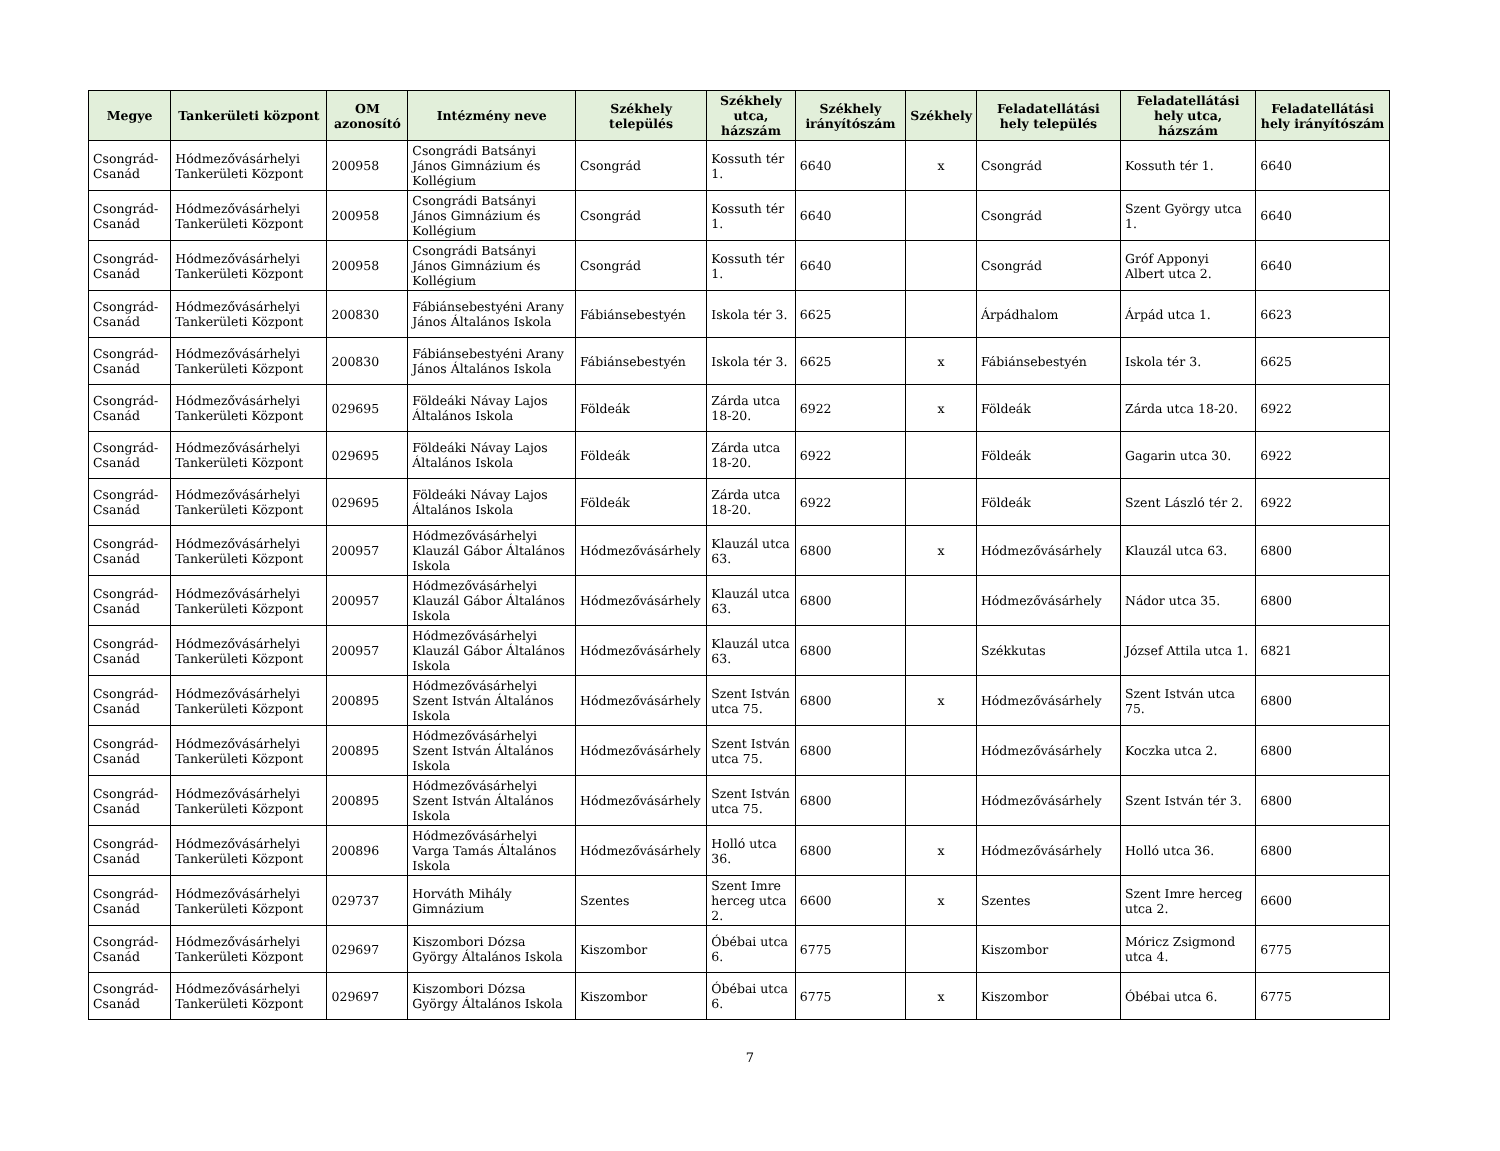| Megye | Tankerületi központ | OM azonosító | Intézmény neve | Székhely település | Székhely utca, házszám | Székhely irányítószám | Székhely | Feladatellátási hely település | Feladatellátási hely utca, házszám | Feladatellátási hely irányítószám |
| --- | --- | --- | --- | --- | --- | --- | --- | --- | --- | --- |
| Csongrád-Csanád | Hódmezővásárhelyi Tankerületi Központ | 200958 | Csongrádi Batsányi János Gimnázium és Kollégium | Csongrád | Kossuth tér 1. | 6640 | x | Csongrád | Kossuth tér 1. | 6640 |
| Csongrád-Csanád | Hódmezővásárhelyi Tankerületi Központ | 200958 | Csongrádi Batsányi János Gimnázium és Kollégium | Csongrád | Kossuth tér 1. | 6640 | | Csongrád | Szent György utca 1. | 6640 |
| Csongrád-Csanád | Hódmezővásárhelyi Tankerületi Központ | 200958 | Csongrádi Batsányi János Gimnázium és Kollégium | Csongrád | Kossuth tér 1. | 6640 | | Csongrád | Gróf Apponyi Albert utca 2. | 6640 |
| Csongrád-Csanád | Hódmezővásárhelyi Tankerületi Központ | 200830 | Fábiánsebestyéni Arany János Általános Iskola | Fábiánsebestyén | Iskola tér 3. | 6625 | | Árpádhalom | Árpád utca 1. | 6623 |
| Csongrád-Csanád | Hódmezővásárhelyi Tankerületi Központ | 200830 | Fábiánsebestyéni Arany János Általános Iskola | Fábiánsebestyén | Iskola tér 3. | 6625 | x | Fábiánsebestyén | Iskola tér 3. | 6625 |
| Csongrád-Csanád | Hódmezővásárhelyi Tankerületi Központ | 029695 | Földeáki Návay Lajos Általános Iskola | Földeák | Zárda utca 18-20. | 6922 | x | Földeák | Zárda utca 18-20. | 6922 |
| Csongrád-Csanád | Hódmezővásárhelyi Tankerületi Központ | 029695 | Földeáki Návay Lajos Általános Iskola | Földeák | Zárda utca 18-20. | 6922 | | Földeák | Gagarin utca 30. | 6922 |
| Csongrád-Csanád | Hódmezővásárhelyi Tankerületi Központ | 029695 | Földeáki Návay Lajos Általános Iskola | Földeák | Zárda utca 18-20. | 6922 | | Földeák | Szent László tér 2. | 6922 |
| Csongrád-Csanád | Hódmezővásárhelyi Tankerületi Központ | 200957 | Hódmezővásárhelyi Klauzál Gábor Általános Iskola | Hódmezővásárhely | Klauzál utca 63. | 6800 | x | Hódmezővásárhely | Klauzál utca 63. | 6800 |
| Csongrád-Csanád | Hódmezővásárhelyi Tankerületi Központ | 200957 | Hódmezővásárhelyi Klauzál Gábor Általános Iskola | Hódmezővásárhely | Klauzál utca 63. | 6800 | | Hódmezővásárhely | Nádor utca 35. | 6800 |
| Csongrád-Csanád | Hódmezővásárhelyi Tankerületi Központ | 200957 | Hódmezővásárhelyi Klauzál Gábor Általános Iskola | Hódmezővásárhely | Klauzál utca 63. | 6800 | | Székkutas | József Attila utca 1. | 6821 |
| Csongrád-Csanád | Hódmezővásárhelyi Tankerületi Központ | 200895 | Hódmezővásárhelyi Szent István Általános Iskola | Hódmezővásárhely | Szent István utca 75. | 6800 | x | Hódmezővásárhely | Szent István utca 75. | 6800 |
| Csongrád-Csanád | Hódmezővásárhelyi Tankerületi Központ | 200895 | Hódmezővásárhelyi Szent István Általános Iskola | Hódmezővásárhely | Szent István utca 75. | 6800 | | Hódmezővásárhely | Koczka utca 2. | 6800 |
| Csongrád-Csanád | Hódmezővásárhelyi Tankerületi Központ | 200895 | Hódmezővásárhelyi Szent István Általános Iskola | Hódmezővásárhely | Szent István utca 75. | 6800 | | Hódmezővásárhely | Szent István tér 3. | 6800 |
| Csongrád-Csanád | Hódmezővásárhelyi Tankerületi Központ | 200896 | Hódmezővásárhelyi Varga Tamás Általános Iskola | Hódmezővásárhely | Holló utca 36. | 6800 | x | Hódmezővásárhely | Holló utca 36. | 6800 |
| Csongrád-Csanád | Hódmezővásárhelyi Tankerületi Központ | 029737 | Horváth Mihály Gimnázium | Szentes | Szent Imre herceg utca 2. | 6600 | x | Szentes | Szent Imre herceg utca 2. | 6600 |
| Csongrád-Csanád | Hódmezővásárhelyi Tankerületi Központ | 029697 | Kiszombori Dózsa György Általános Iskola | Kiszombor | Óbébai utca 6. | 6775 | | Kiszombor | Móricz Zsigmond utca 4. | 6775 |
| Csongrád-Csanád | Hódmezővásárhelyi Tankerületi Központ | 029697 | Kiszombori Dózsa György Általános Iskola | Kiszombor | Óbébai utca 6. | 6775 | x | Kiszombor | Óbébai utca 6. | 6775 |
7